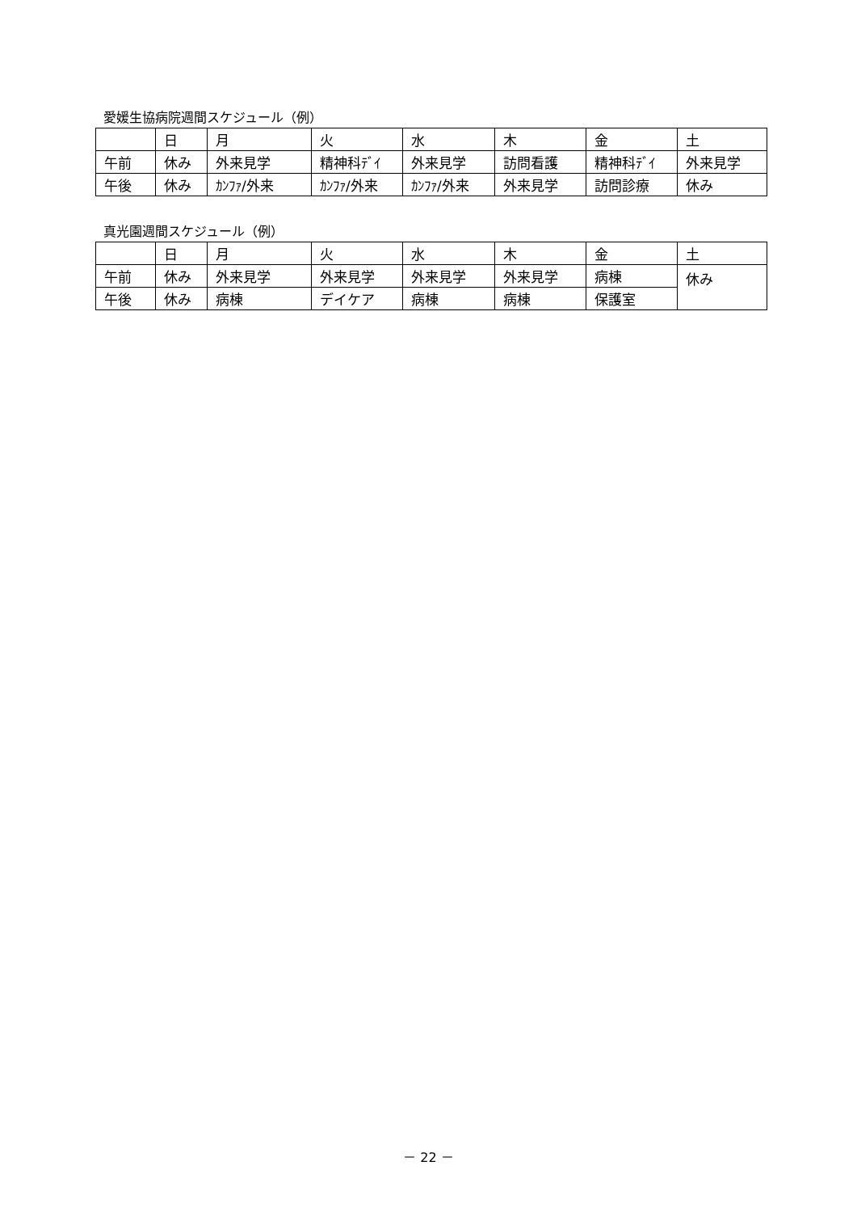愛媛生協病院週間スケジュール（例）
| | 日 | 月 | 火 | 水 | 木 | 金 | 土 |
| 午前 | 休み | 外来見学 | 精神科ﾃﾞｲ | 外来見学 | 訪問看護 | 精神科ﾃﾞｲ | 外来見学 |
| 午後 | 休み | ｶﾝﾌｧ/外来 | ｶﾝﾌｧ/外来 | ｶﾝﾌｧ/外来 | 外来見学 | 訪問診療 | 休み |
真光園週間スケジュール（例）
| | 日 | 月 | 火 | 水 | 木 | 金 | 土 |
| 午前 | 休み | 外来見学 | 外来見学 | 外来見学 | 外来見学 | 病棟 | 休み |
| 午後 | 休み | 病棟 | デイケア | 病棟 | 病棟 | 保護室 | |
－ 22 －